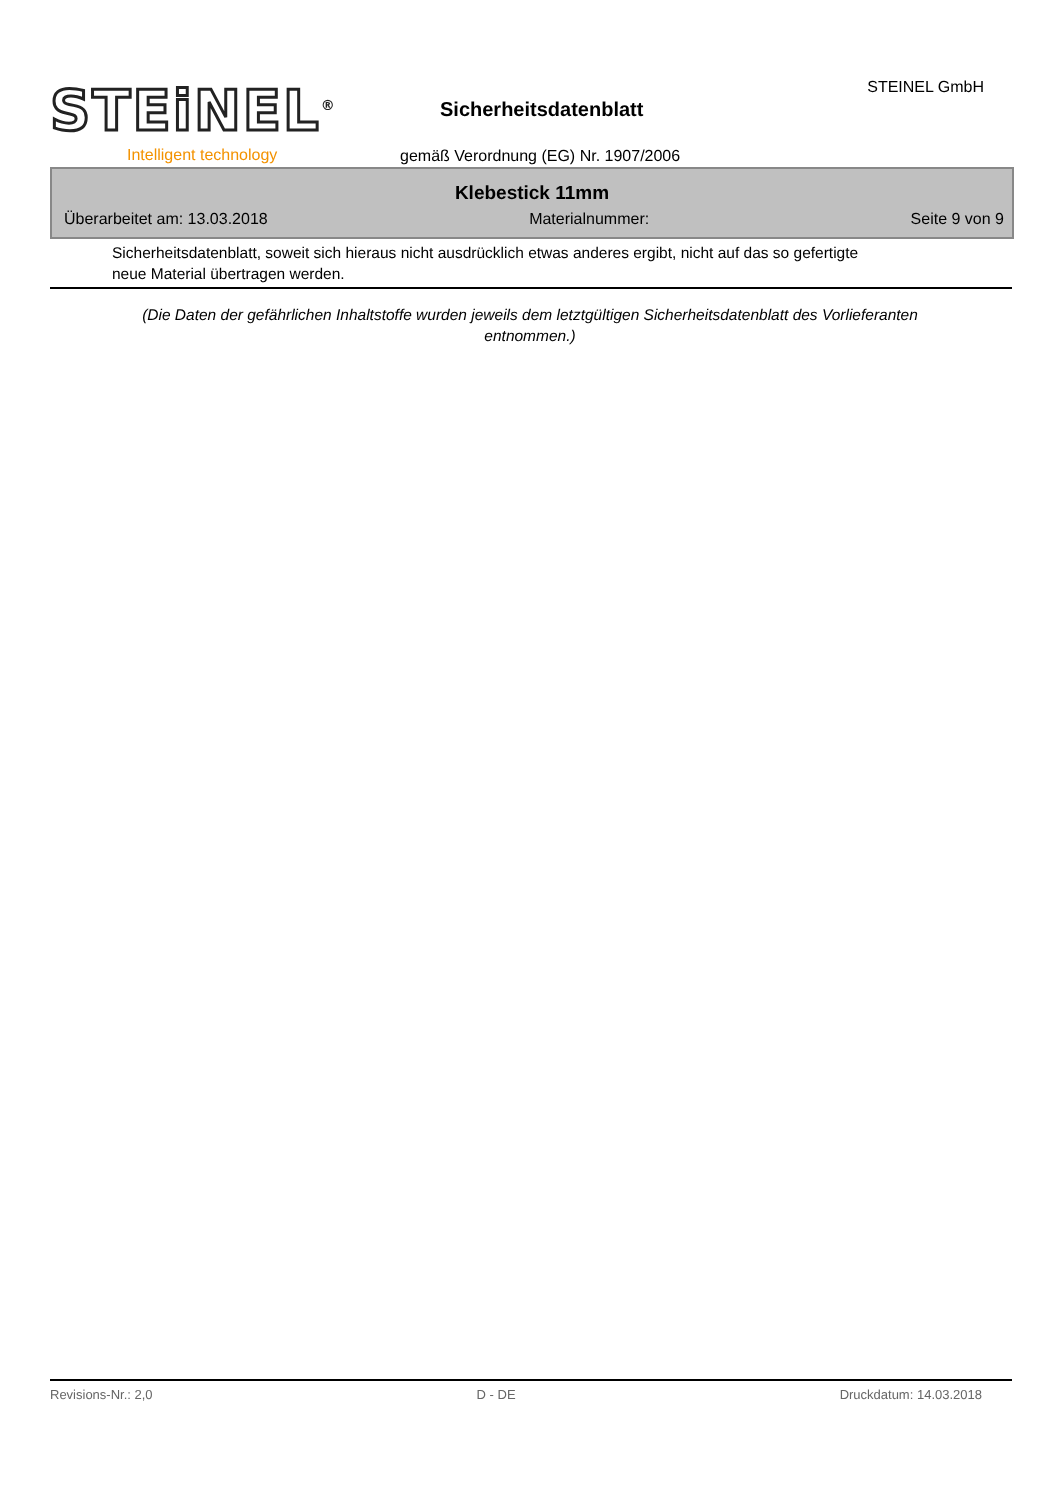STEiNEL<sup>®</sup>
Intelligent technology
Sicherheitsdatenblatt
gemäß Verordnung (EG) Nr. 1907/2006
STEINEL GmbH
Klebestick 11mm
Überarbeitet am: 13.03.2018 Materialnummer: Seite 9 von 9
Sicherheitsdatenblatt, soweit sich hieraus nicht ausdrücklich etwas anderes ergibt, nicht auf das so gefertigte neue Material übertragen werden.
(Die Daten der gefährlichen Inhaltstoffe wurden jeweils dem letztgültigen Sicherheitsdatenblatt des Vorlieferanten entnommen.)
Revisions-Nr.: 2,0 D - DE Druckdatum: 14.03.2018